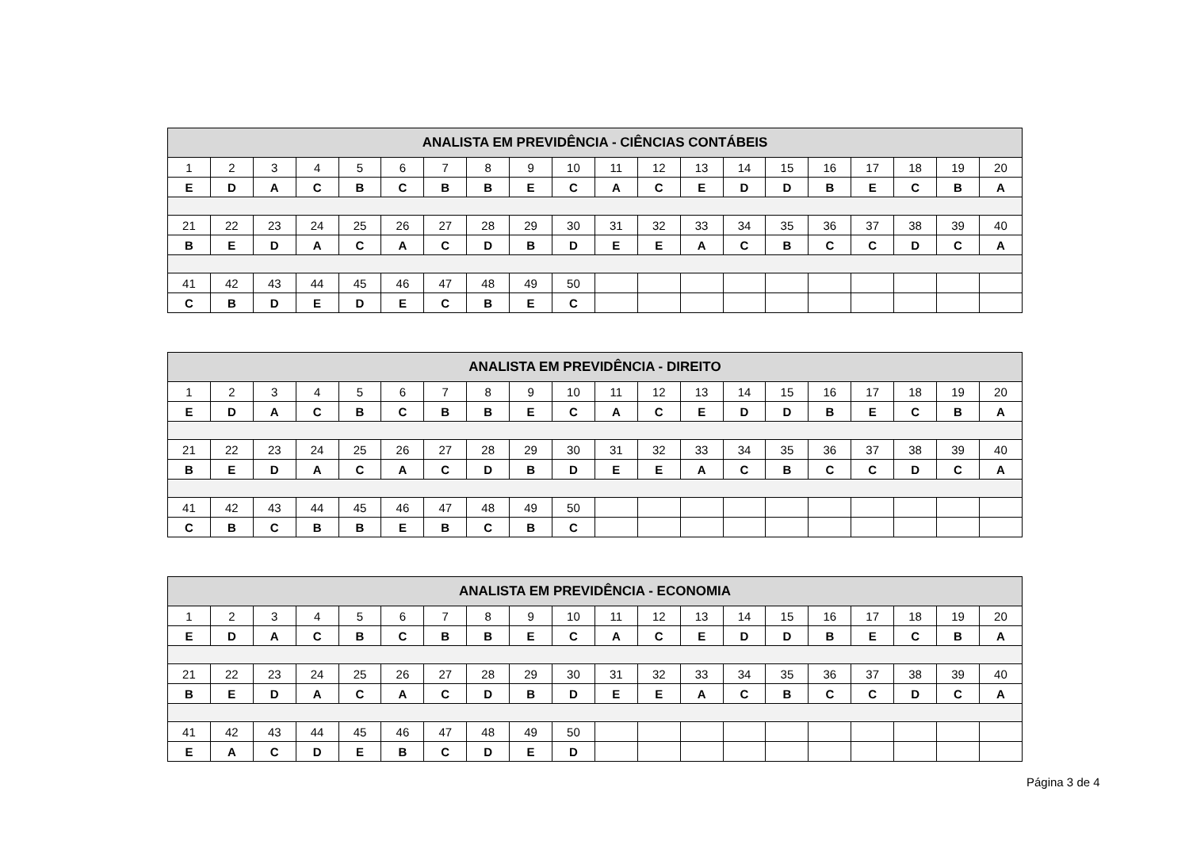| ANALISTA EM PREVIDÊNCIA - CIÊNCIAS CONTÁBEIS | | | | | | | | | | | | | | | | | | | |
| --- | --- | --- | --- | --- | --- | --- | --- | --- | --- | --- | --- | --- | --- | --- | --- | --- | --- | --- | --- |
| 1 | 2 | 3 | 4 | 5 | 6 | 7 | 8 | 9 | 10 | 11 | 12 | 13 | 14 | 15 | 16 | 17 | 18 | 19 | 20 |
| E | D | A | C | B | C | B | B | E | C | A | C | E | D | D | B | E | C | B | A |
| 21 | 22 | 23 | 24 | 25 | 26 | 27 | 28 | 29 | 30 | 31 | 32 | 33 | 34 | 35 | 36 | 37 | 38 | 39 | 40 |
| B | E | D | A | C | A | C | D | B | D | E | E | A | C | B | C | C | D | C | A |
| 41 | 42 | 43 | 44 | 45 | 46 | 47 | 48 | 49 | 50 | | | | | | | | | | |
| C | B | D | E | D | E | C | B | E | C | | | | | | | | | | |
| ANALISTA EM PREVIDÊNCIA - DIREITO | | | | | | | | | | | | | | | | | | | |
| --- | --- | --- | --- | --- | --- | --- | --- | --- | --- | --- | --- | --- | --- | --- | --- | --- | --- | --- | --- |
| 1 | 2 | 3 | 4 | 5 | 6 | 7 | 8 | 9 | 10 | 11 | 12 | 13 | 14 | 15 | 16 | 17 | 18 | 19 | 20 |
| E | D | A | C | B | C | B | B | E | C | A | C | E | D | D | B | E | C | B | A |
| 21 | 22 | 23 | 24 | 25 | 26 | 27 | 28 | 29 | 30 | 31 | 32 | 33 | 34 | 35 | 36 | 37 | 38 | 39 | 40 |
| B | E | D | A | C | A | C | D | B | D | E | E | A | C | B | C | C | D | C | A |
| 41 | 42 | 43 | 44 | 45 | 46 | 47 | 48 | 49 | 50 | | | | | | | | | | |
| C | B | C | B | B | E | B | C | B | C | | | | | | | | | | |
| ANALISTA EM PREVIDÊNCIA - ECONOMIA | | | | | | | | | | | | | | | | | | | |
| --- | --- | --- | --- | --- | --- | --- | --- | --- | --- | --- | --- | --- | --- | --- | --- | --- | --- | --- | --- |
| 1 | 2 | 3 | 4 | 5 | 6 | 7 | 8 | 9 | 10 | 11 | 12 | 13 | 14 | 15 | 16 | 17 | 18 | 19 | 20 |
| E | D | A | C | B | C | B | B | E | C | A | C | E | D | D | B | E | C | B | A |
| 21 | 22 | 23 | 24 | 25 | 26 | 27 | 28 | 29 | 30 | 31 | 32 | 33 | 34 | 35 | 36 | 37 | 38 | 39 | 40 |
| B | E | D | A | C | A | C | D | B | D | E | E | A | C | B | C | C | D | C | A |
| 41 | 42 | 43 | 44 | 45 | 46 | 47 | 48 | 49 | 50 | | | | | | | | | | |
| E | A | C | D | E | B | C | D | E | D | | | | | | | | | | |
Página 3 de 4